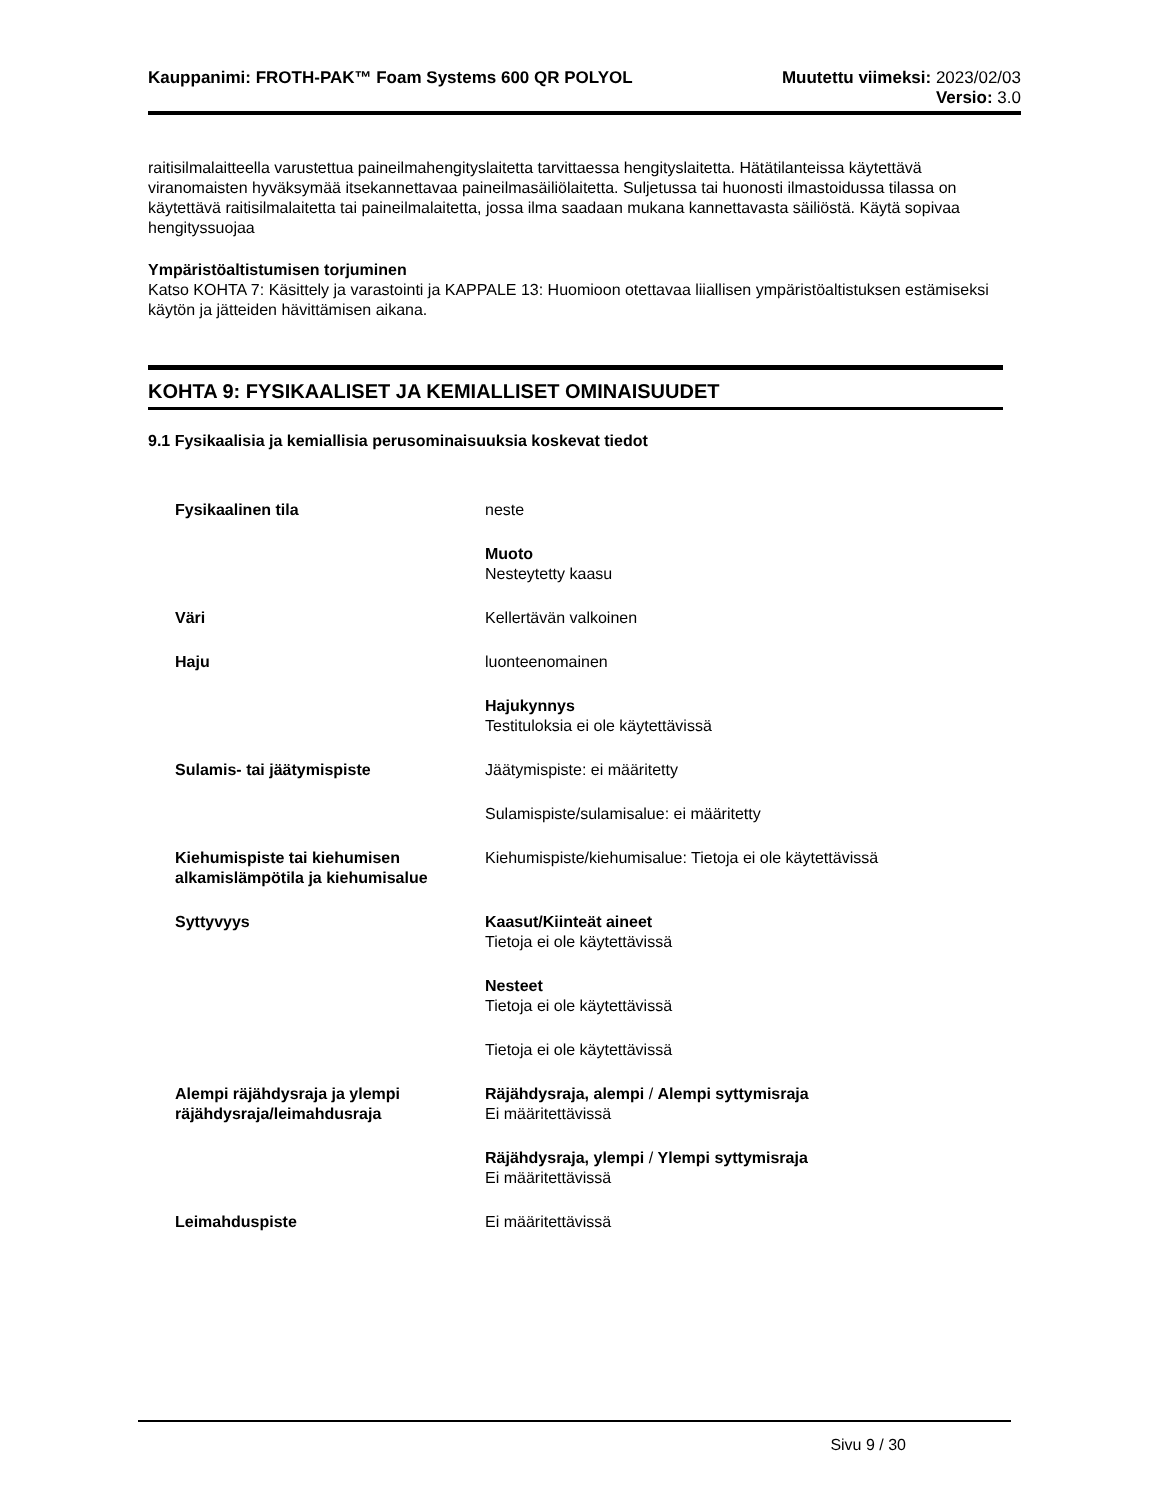Kauppanimi: FROTH-PAK™ Foam Systems 600 QR POLYOL
Muutettu viimeksi: 2023/02/03
Versio: 3.0
raitisilmalaitteella varustettua paineilmahengityslaitetta tarvittaessa hengityslaitetta. Hätätilanteissa käytettävä viranomaisten hyväksymää itsekannettavaa paineilmasäiliölaitetta. Suljetussa tai huonosti ilmastoidussa tilassa on käytettävä raitisilmalaitetta tai paineilmalaitetta, jossa ilma saadaan mukana kannettavasta säiliöstä. Käytä sopivaa hengityssuojaa
Ympäristöaltistumisen torjuminen
Katso KOHTA 7: Käsittely ja varastointi ja KAPPALE 13: Huomioon otettavaa liiallisen ympäristöaltistuksen estämiseksi käytön ja jätteiden hävittämisen aikana.
KOHTA 9: FYSIKAALISET JA KEMIALLISET OMINAISUUDET
9.1 Fysikaalisia ja kemiallisia perusominaisuuksia koskevat tiedot
| Fysikaalinen tila | neste |
| | Muoto Nesteytetty kaasu |
| Väri | Kellertävän valkoinen |
| Haju | luonteenomainen |
| | Hajukynnys Testituloksia ei ole käytettävissä |
| Sulamis- tai jäätymispiste | Jäätymispiste: ei määritetty |
| | Sulamispiste/sulamisalue: ei määritetty |
| Kiehumispiste tai kiehumisen alkamislämpötila ja kiehumisalue | Kiehumispiste/kiehumisalue: Tietoja ei ole käytettävissä |
| Syttyvyys | Kaasut/Kiinteät aineet Tietoja ei ole käytettävissä |
| | Nesteet Tietoja ei ole käytettävissä |
| | Tietoja ei ole käytettävissä |
| Alempi räjähdysraja ja ylempi räjähdysraja/leimahdusraja | Räjähdysraja, alempi / Alempi syttymisraja Ei määritettävissä |
| | Räjähdysraja, ylempi / Ylempi syttymisraja Ei määritettävissä |
| Leimahduspiste | Ei määritettävissä |
Sivu 9 / 30